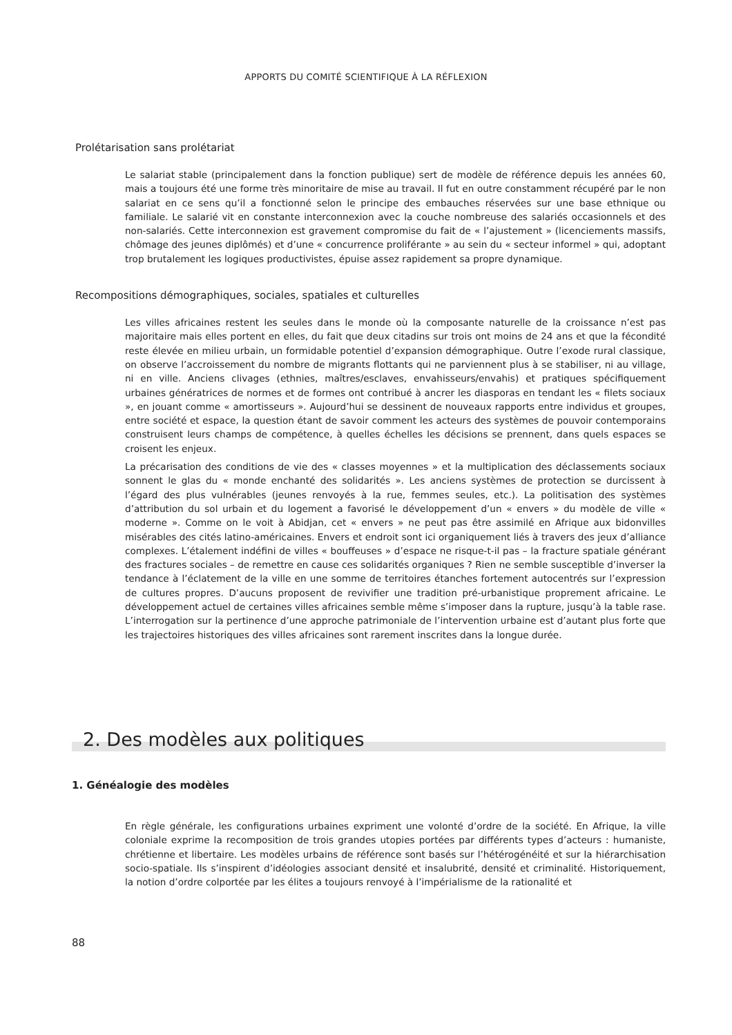APPORTS DU COMITÉ SCIENTIFIQUE À LA RÉFLEXION
Prolétarisation sans prolétariat
Le salariat stable (principalement dans la fonction publique) sert de modèle de référence depuis les années 60, mais a toujours été une forme très minoritaire de mise au travail. Il fut en outre constamment récupéré par le non salariat en ce sens qu’il a fonctionné selon le principe des embauches réservées sur une base ethnique ou familiale. Le salarié vit en constante interconnexion avec la couche nombreuse des salariés occasionnels et des non-salariés. Cette interconnexion est gravement compromise du fait de « l’ajustement » (licenciements massifs, chômage des jeunes diplômés) et d’une « concurrence proliférante » au sein du « secteur informel » qui, adoptant trop brutalement les logiques productivistes, épuise assez rapidement sa propre dynamique.
Recompositions démographiques, sociales, spatiales et culturelles
Les villes africaines restent les seules dans le monde où la composante naturelle de la croissance n’est pas majoritaire mais elles portent en elles, du fait que deux citadins sur trois ont moins de 24 ans et que la fécondité reste élevée en milieu urbain, un formidable potentiel d’expansion démographique. Outre l’exode rural classique, on observe l’accroissement du nombre de migrants flottants qui ne parviennent plus à se stabiliser, ni au village, ni en ville. Anciens clivages (ethnies, maîtres/esclaves, envahisseurs/envahis) et pratiques spécifiquement urbaines génératrices de normes et de formes ont contribué à ancrer les diasporas en tendant les « filets sociaux », en jouant comme « amortisseurs ». Aujourd’hui se dessinent de nouveaux rapports entre individus et groupes, entre société et espace, la question étant de savoir comment les acteurs des systèmes de pouvoir contemporains construisent leurs champs de compétence, à quelles échelles les décisions se prennent, dans quels espaces se croisent les enjeux.
La précarisation des conditions de vie des « classes moyennes » et la multiplication des déclassements sociaux sonnent le glas du « monde enchanté des solidarités ». Les anciens systèmes de protection se durcissent à l’égard des plus vulnérables (jeunes renvoyés à la rue, femmes seules, etc.). La politisation des systèmes d’attribution du sol urbain et du logement a favorisé le développement d’un « envers » du modèle de ville « moderne ». Comme on le voit à Abidjan, cet « envers » ne peut pas être assimilé en Afrique aux bidonvilles misérables des cités latino-américaines. Envers et endroit sont ici organiquement liés à travers des jeux d’alliance complexes. L’étalement indéfini de villes « bouffeuses » d’espace ne risque-t-il pas – la fracture spatiale générant des fractures sociales – de remettre en cause ces solidarités organiques ? Rien ne semble susceptible d’inverser la tendance à l’éclatement de la ville en une somme de territoires étanches fortement autocentrés sur l’expression de cultures propres. D’aucuns proposent de revivifier une tradition pré-urbanistique proprement africaine. Le développement actuel de certaines villes africaines semble même s’imposer dans la rupture, jusqu’à la table rase. L’interrogation sur la pertinence d’une approche patrimoniale de l’intervention urbaine est d’autant plus forte que les trajectoires historiques des villes africaines sont rarement inscrites dans la longue durée.
2. Des modèles aux politiques
1. Généalogie des modèles
En règle générale, les configurations urbaines expriment une volonté d’ordre de la société. En Afrique, la ville coloniale exprime la recomposition de trois grandes utopies portées par différents types d’acteurs : humaniste, chrétienne et libertaire. Les modèles urbains de référence sont basés sur l’hétérogénéité et sur la hiérarchisation socio-spatiale. Ils s’inspirent d’idéologies associant densité et insalubrité, densité et criminalité. Historiquement, la notion d’ordre colportée par les élites a toujours renvoyé à l’impérialisme de la rationalité et
88